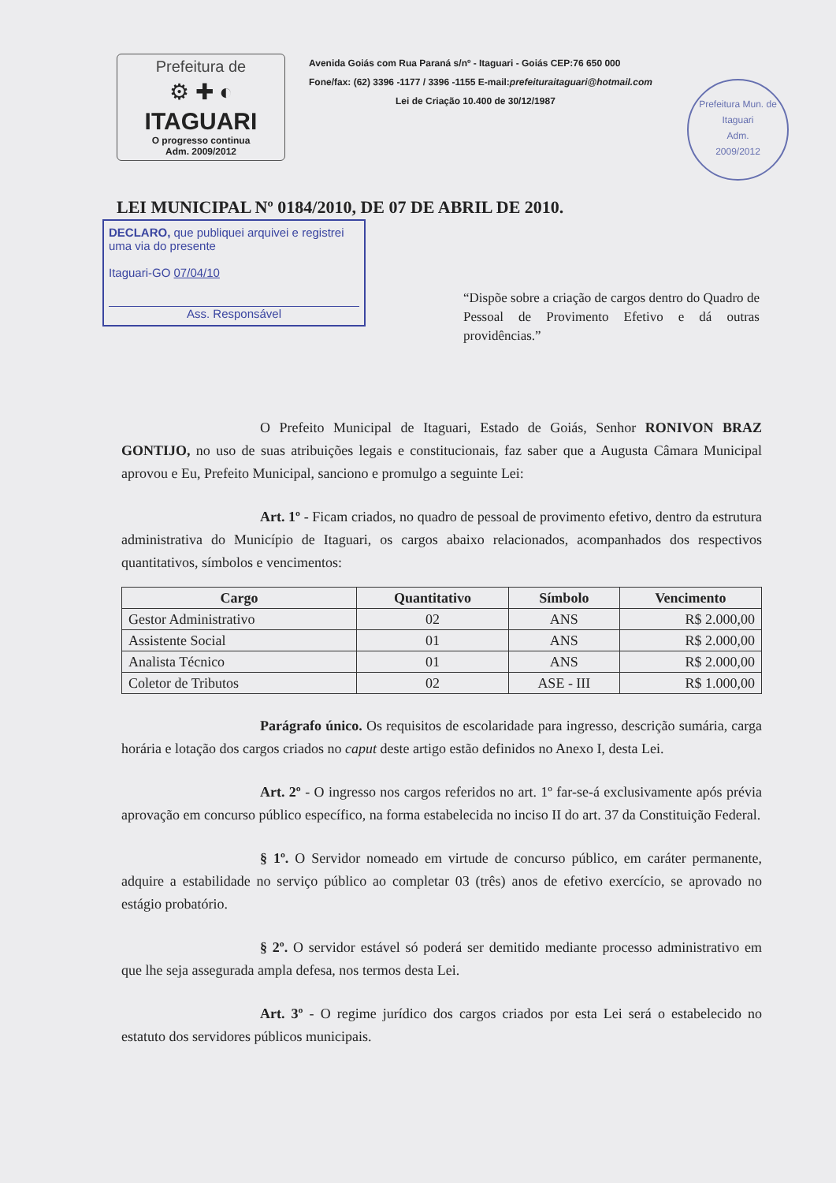Prefeitura de
⚙ ✚ ◐
ITAGUARI
O progresso continua
Adm. 2009/2012
Avenida Goiás com Rua Paraná s/nº - Itaguari - Goiás CEP:76 650 000
Fone/fax: (62) 3396 -1177 / 3396 -1155 E-mail:prefeituraitaguari@hotmail.com
Lei de Criação 10.400 de 30/12/1987
Prefeitura Mun. de Itaguari
Adm.
2009/2012
LEI MUNICIPAL Nº 0184/2010, DE 07 DE ABRIL DE 2010.
DECLARO, que publiquei arquivei e registrei uma via do presente
Itaguari-GO 07/04/10
Ass. Responsável
“Dispõe sobre a criação de cargos dentro do Quadro de Pessoal de Provimento Efetivo e dá outras providências.”
O Prefeito Municipal de Itaguari, Estado de Goiás, Senhor RONIVON BRAZ GONTIJO, no uso de suas atribuições legais e constitucionais, faz saber que a Augusta Câmara Municipal aprovou e Eu, Prefeito Municipal, sanciono e promulgo a seguinte Lei:
Art. 1º - Ficam criados, no quadro de pessoal de provimento efetivo, dentro da estrutura administrativa do Município de Itaguari, os cargos abaixo relacionados, acompanhados dos respectivos quantitativos, símbolos e vencimentos:
| Cargo | Quantitativo | Símbolo | Vencimento |
| --- | --- | --- | --- |
| Gestor Administrativo | 02 | ANS | R$ 2.000,00 |
| Assistente Social | 01 | ANS | R$ 2.000,00 |
| Analista Técnico | 01 | ANS | R$ 2.000,00 |
| Coletor de Tributos | 02 | ASE - III | R$ 1.000,00 |
Parágrafo único. Os requisitos de escolaridade para ingresso, descrição sumária, carga horária e lotação dos cargos criados no caput deste artigo estão definidos no Anexo I, desta Lei.
Art. 2º - O ingresso nos cargos referidos no art. 1º far-se-á exclusivamente após prévia aprovação em concurso público específico, na forma estabelecida no inciso II do art. 37 da Constituição Federal.
§ 1º. O Servidor nomeado em virtude de concurso público, em caráter permanente, adquire a estabilidade no serviço público ao completar 03 (três) anos de efetivo exercício, se aprovado no estágio probatório.
§ 2º. O servidor estável só poderá ser demitido mediante processo administrativo em que lhe seja assegurada ampla defesa, nos termos desta Lei.
Art. 3º - O regime jurídico dos cargos criados por esta Lei será o estabelecido no estatuto dos servidores públicos municipais.